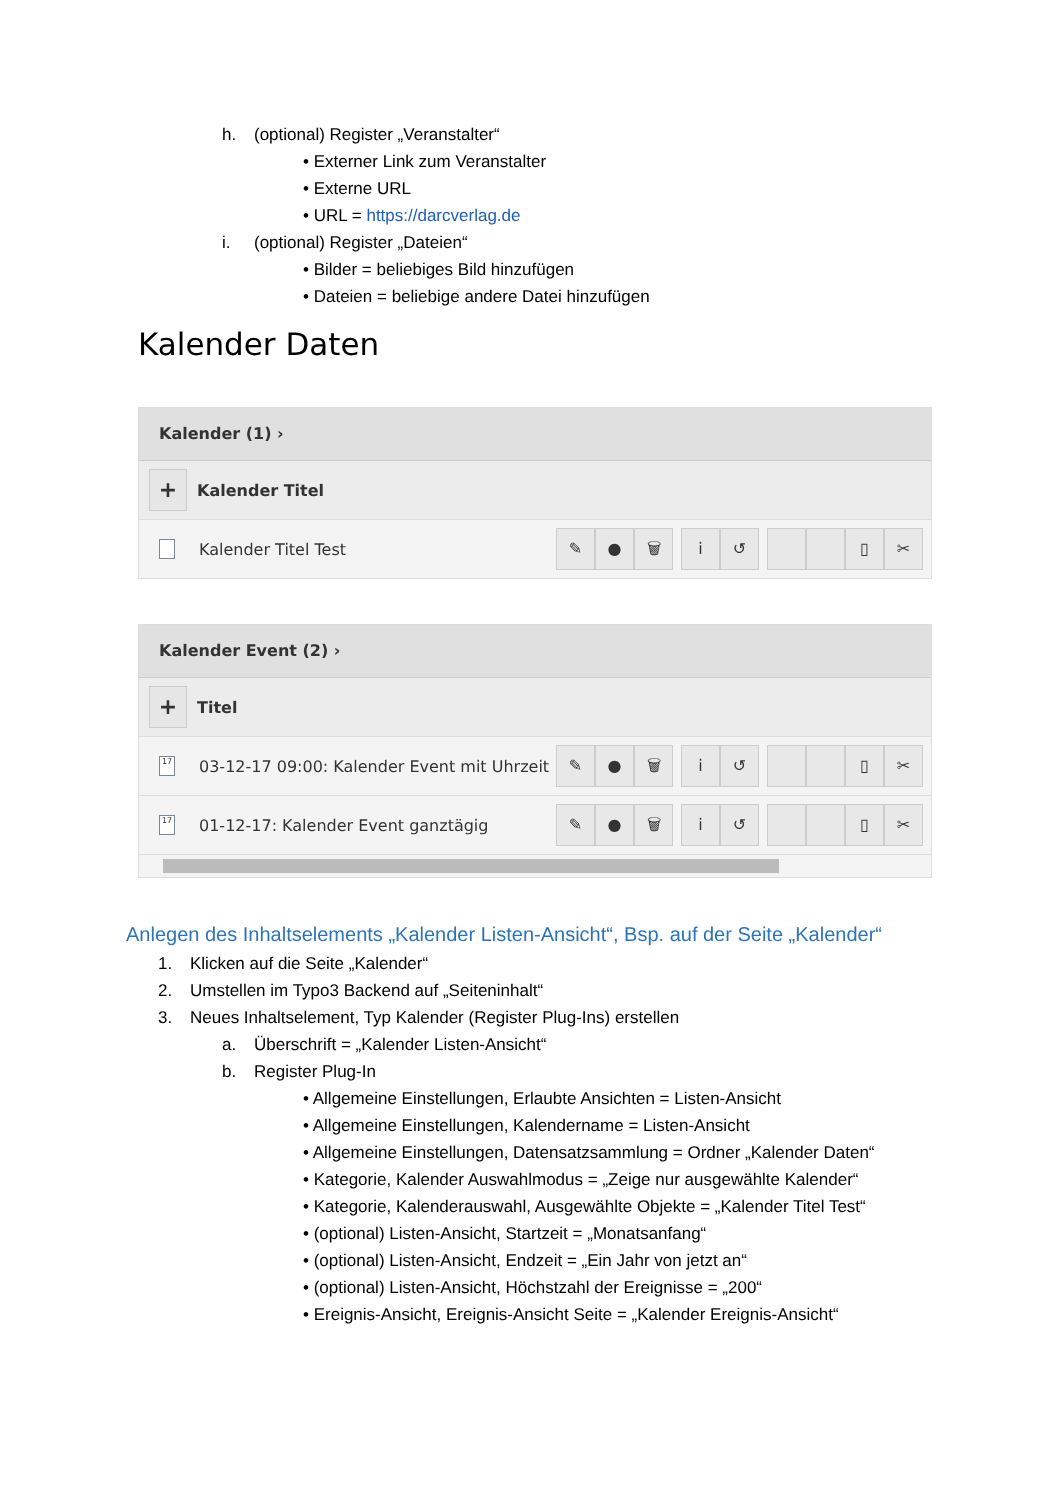h. (optional) Register „Veranstalter“
• Externer Link zum Veranstalter
• Externe URL
• URL = https://darcverlag.de
i. (optional) Register „Dateien“
• Bilder = beliebiges Bild hinzufügen
• Dateien = beliebige andere Datei hinzufügen
Kalender Daten
Kalender (1) ›
+
Kalender Titel
Kalender Titel Test
✎ ● 🗑 i ↺ ▯ ✂
Kalender Event (2) ›
+
Titel
17
03-12-17 09:00: Kalender Event mit Uhrzeit
✎ ● 🗑 i ↺ ▯ ✂
17
01-12-17: Kalender Event ganztägig
✎ ● 🗑 i ↺ ▯ ✂
Anlegen des Inhaltselements „Kalender Listen-Ansicht“, Bsp. auf der Seite „Kalender“
1. Klicken auf die Seite „Kalender“
2. Umstellen im Typo3 Backend auf „Seiteninhalt“
3. Neues Inhaltselement, Typ Kalender (Register Plug-Ins) erstellen
a. Überschrift = „Kalender Listen-Ansicht“
b. Register Plug-In
• Allgemeine Einstellungen, Erlaubte Ansichten = Listen-Ansicht
• Allgemeine Einstellungen, Kalendername = Listen-Ansicht
• Allgemeine Einstellungen, Datensatzsammlung = Ordner „Kalender Daten“
• Kategorie, Kalender Auswahlmodus = „Zeige nur ausgewählte Kalender“
• Kategorie, Kalenderauswahl, Ausgewählte Objekte = „Kalender Titel Test“
• (optional) Listen-Ansicht, Startzeit = „Monatsanfang“
• (optional) Listen-Ansicht, Endzeit = „Ein Jahr von jetzt an“
• (optional) Listen-Ansicht, Höchstzahl der Ereignisse = „200“
• Ereignis-Ansicht, Ereignis-Ansicht Seite = „Kalender Ereignis-Ansicht“